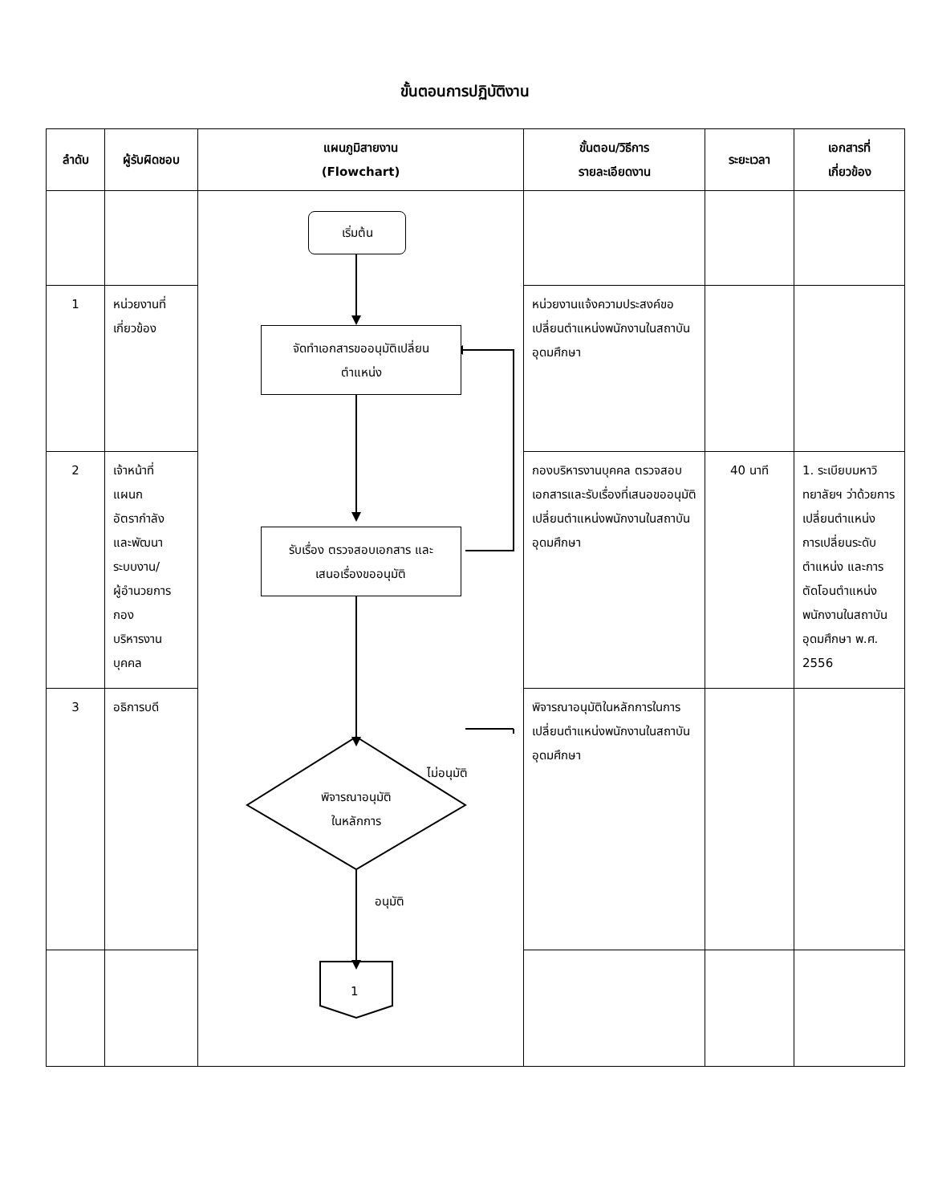ขั้นตอนการปฏิบัติงาน
| ลำดับ | ผู้รับผิดชอบ | แผนภูมิสายงาน (Flowchart) | ขั้นตอน/วิธีการ รายละเอียดงาน | ระยะเวลา | เอกสารที่ เกี่ยวข้อง |
| --- | --- | --- | --- | --- | --- |
| | | เริ่มต้น จัดทำเอกสารขออนุมัติเปลี่ยน ตำแหน่ง รับเรื่อง ตรวจสอบเอกสาร และ เสนอเรื่องขออนุมัติ พิจารณาอนุมัติ ในหลักการ ไม่อนุมัติ อนุมัติ 1 | | | |
| 1 | หน่วยงานที่ เกี่ยวข้อง | | หน่วยงานแจ้งความประสงค์ขอเปลี่ยนตำแหน่งพนักงานในสถาบันอุดมศึกษา | | |
| 2 | เจ้าหน้าที่ แผนก อัตรากำลัง และพัฒนา ระบบงาน/ ผู้อำนวยการ กอง บริหารงาน บุคคล | | กองบริหารงานบุคคล ตรวจสอบเอกสารและรับเรื่องที่เสนอขออนุมัติเปลี่ยนตำแหน่งพนักงานในสถาบันอุดมศึกษา | 40 นาที | 1. ระเบียบมหาวิทยาลัยฯ ว่าด้วยการเปลี่ยนตำแหน่ง การเปลี่ยนระดับตำแหน่ง และการตัดโอนตำแหน่งพนักงานในสถาบันอุดมศึกษา พ.ศ. 2556 |
| 3 | อธิการบดี | | พิจารณาอนุมัติในหลักการในการเปลี่ยนตำแหน่งพนักงานในสถาบันอุดมศึกษา | | |